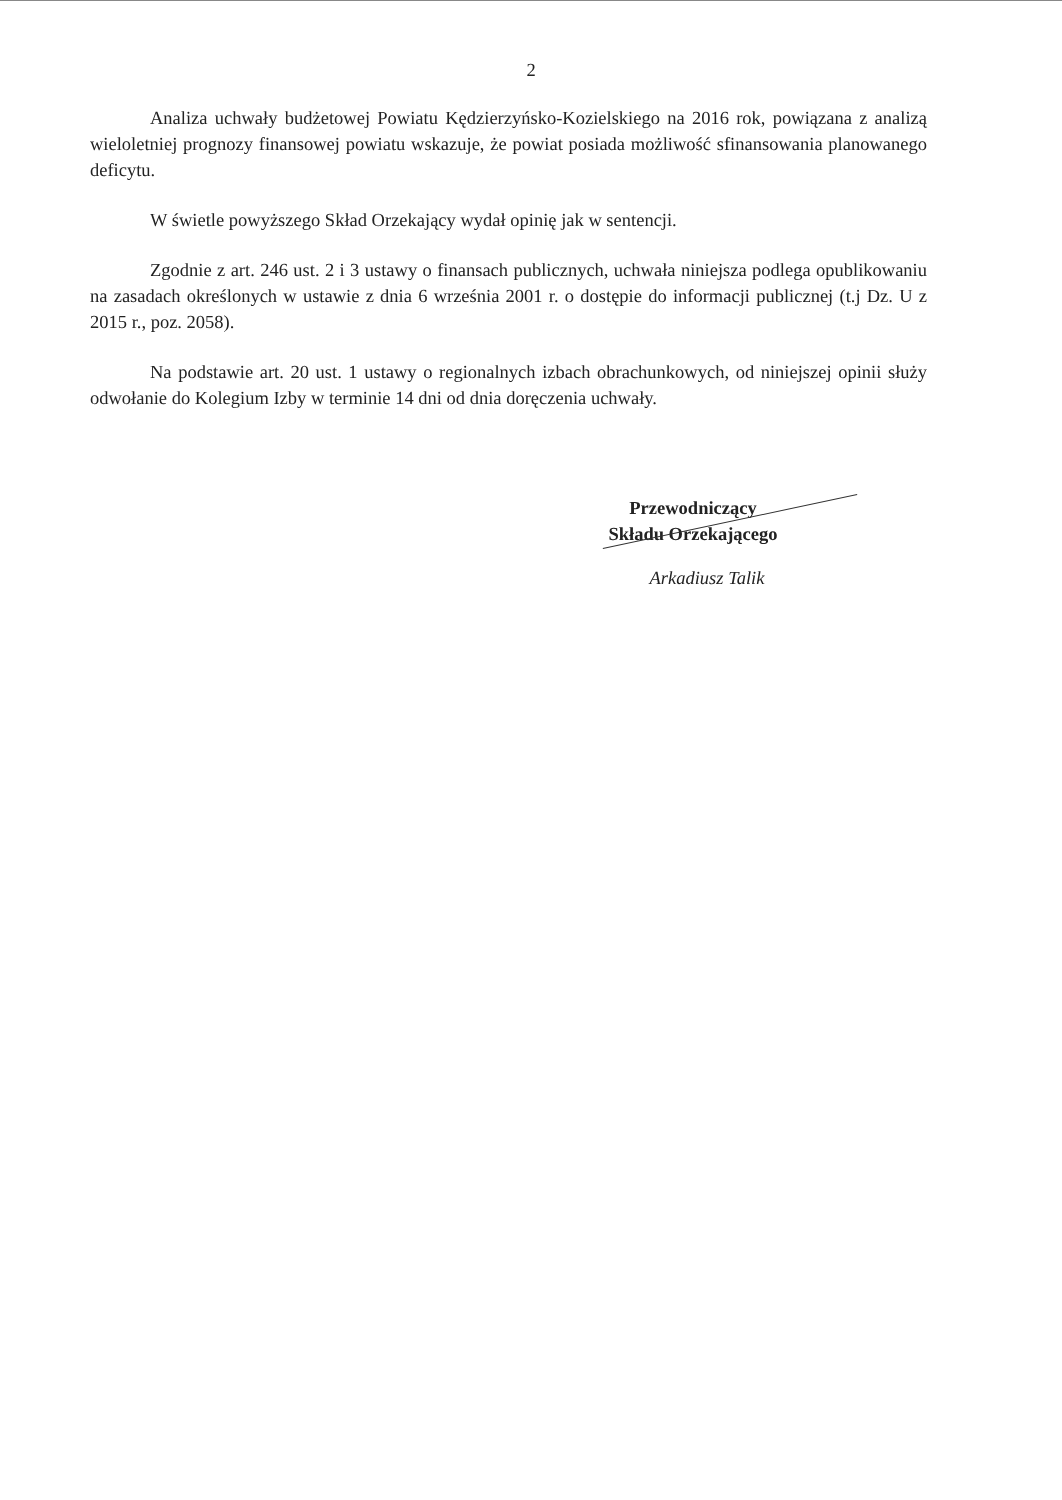2
Analiza uchwały budżetowej Powiatu Kędzierzyńsko-Kozielskiego na 2016 rok, powiązana z analizą wieloletniej prognozy finansowej powiatu wskazuje, że powiat posiada możliwość sfinansowania planowanego deficytu.
W świetle powyższego Skład Orzekający wydał opinię jak w sentencji.
Zgodnie z art. 246 ust. 2 i 3 ustawy o finansach publicznych, uchwała niniejsza podlega opublikowaniu na zasadach określonych w ustawie z dnia 6 września 2001 r. o dostępie do informacji publicznej (t.j Dz. U z 2015 r., poz. 2058).
Na podstawie art. 20 ust. 1 ustawy o regionalnych izbach obrachunkowych, od niniejszej opinii służy odwołanie do Kolegium Izby w terminie 14 dni od dnia doręczenia uchwały.
Przewodniczący
Składu Orzekającego
Arkadiusz Talik